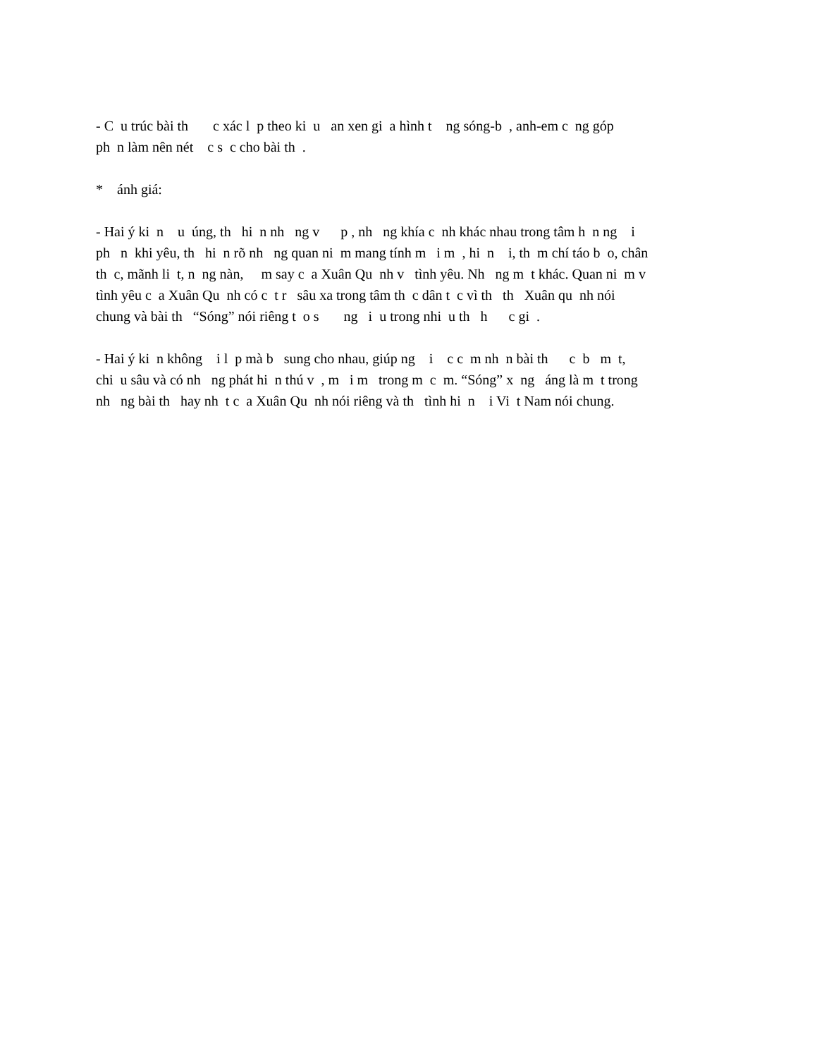- C u trúc bài th c xác l p theo ki u an xen gi a hình t ng sóng-b , anh-em c ng góp ph n làm nên nét c s c cho bài th .
* ánh giá:
- Hai ý ki n u úng, th hi n nh ng v p , nh ng khía c nh khác nhau trong tâm h n ng i ph n khi yêu, th hi n rõ nh ng quan ni m mang tính m i m , hi n i, th m chí táo b o, chân th c, mãnh li t, n ng nàn, m say c a Xuân Qu nh v tình yêu. Nh ng m t khác. Quan ni m v tình yêu c a Xuân Qu nh có c t r sâu xa trong tâm th c dân t c vì th th Xuân qu nh nói chung và bài th “Sóng” nói riêng t o s ng i u trong nhi u th h c gi .
- Hai ý ki n không i l p mà b sung cho nhau, giúp ng i c c m nh n bài th c b m t, chi u sâu và có nh ng phát hi n thú v , m i m trong m c m. “Sóng” x ng áng là m t trong nh ng bài th hay nh t c a Xuân Qu nh nói riêng và th tình hi n i Vi t Nam nói chung.